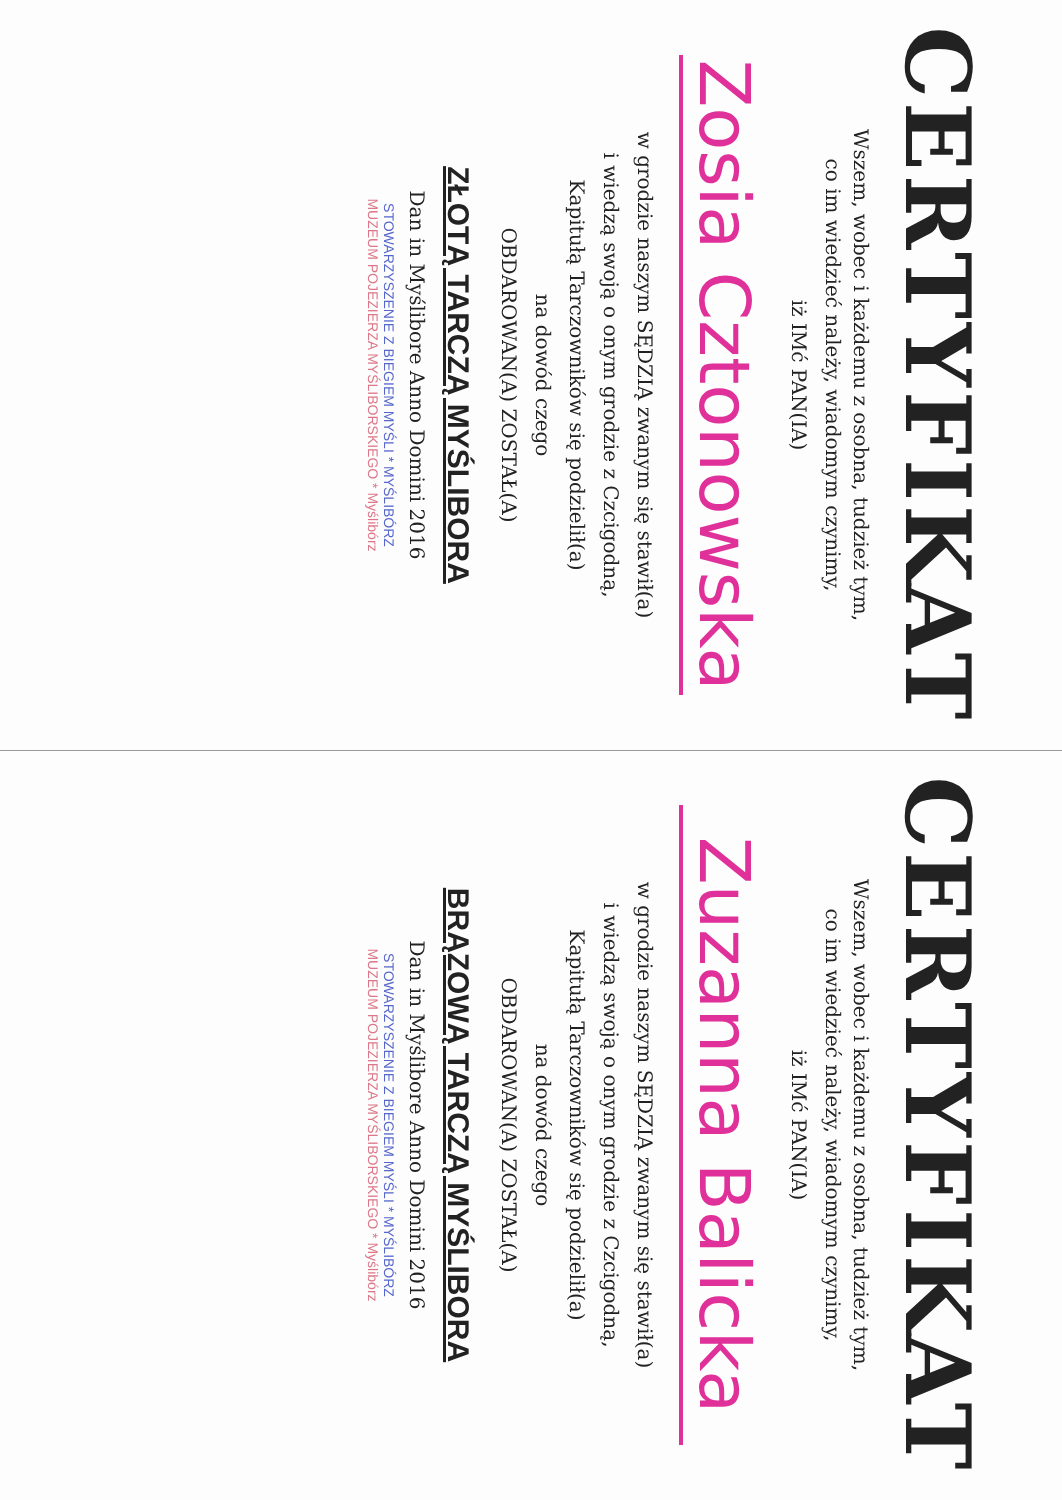CERTYFIKAT
Wszem, wobec i każdemu z osobna, tudzież tym,
co im wiedzieć należy, wiadomym czynimy,
iż IMć PAN(IA)
Zosia Cztonowska
w grodzie naszym SĘDZIĄ zwanym się stawił(a)
i wiedzą swoją o onym grodzie z Czcigodną,
Kapitułą Tarczowników się podzielił(a)
na dowód czego
OBDAROWAN(A) ZOSTAŁ(A)
ZŁOTĄ TARCZĄ MYŚLIBORA
Dan in Myślibore Anno Domini 2016
STOWARZYSZENIE Z BIEGIEM MYŚLI * MYŚLIBÓRZ
MUZEUM POJEZIERZA MYŚLIBORSKIEGO * Myślibórz
CERTYFIKAT
Wszem, wobec i każdemu z osobna, tudzież tym,
co im wiedzieć należy, wiadomym czynimy,
iż IMć PAN(IA)
Zuzanna Balicka
w grodzie naszym SĘDZIĄ zwanym się stawił(a)
i wiedzą swoją o onym grodzie z Czcigodną,
Kapitułą Tarczowników się podzielił(a)
na dowód czego
OBDAROWAN(A) ZOSTAŁ(A)
BRĄZOWĄ TARCZĄ MYŚLIBORA
Dan in Myślibore Anno Domini 2016
STOWARZYSZENIE Z BIEGIEM MYŚLI * MYŚLIBÓRZ
MUZEUM POJEZIERZA MYŚLIBORSKIEGO * Myślibórz